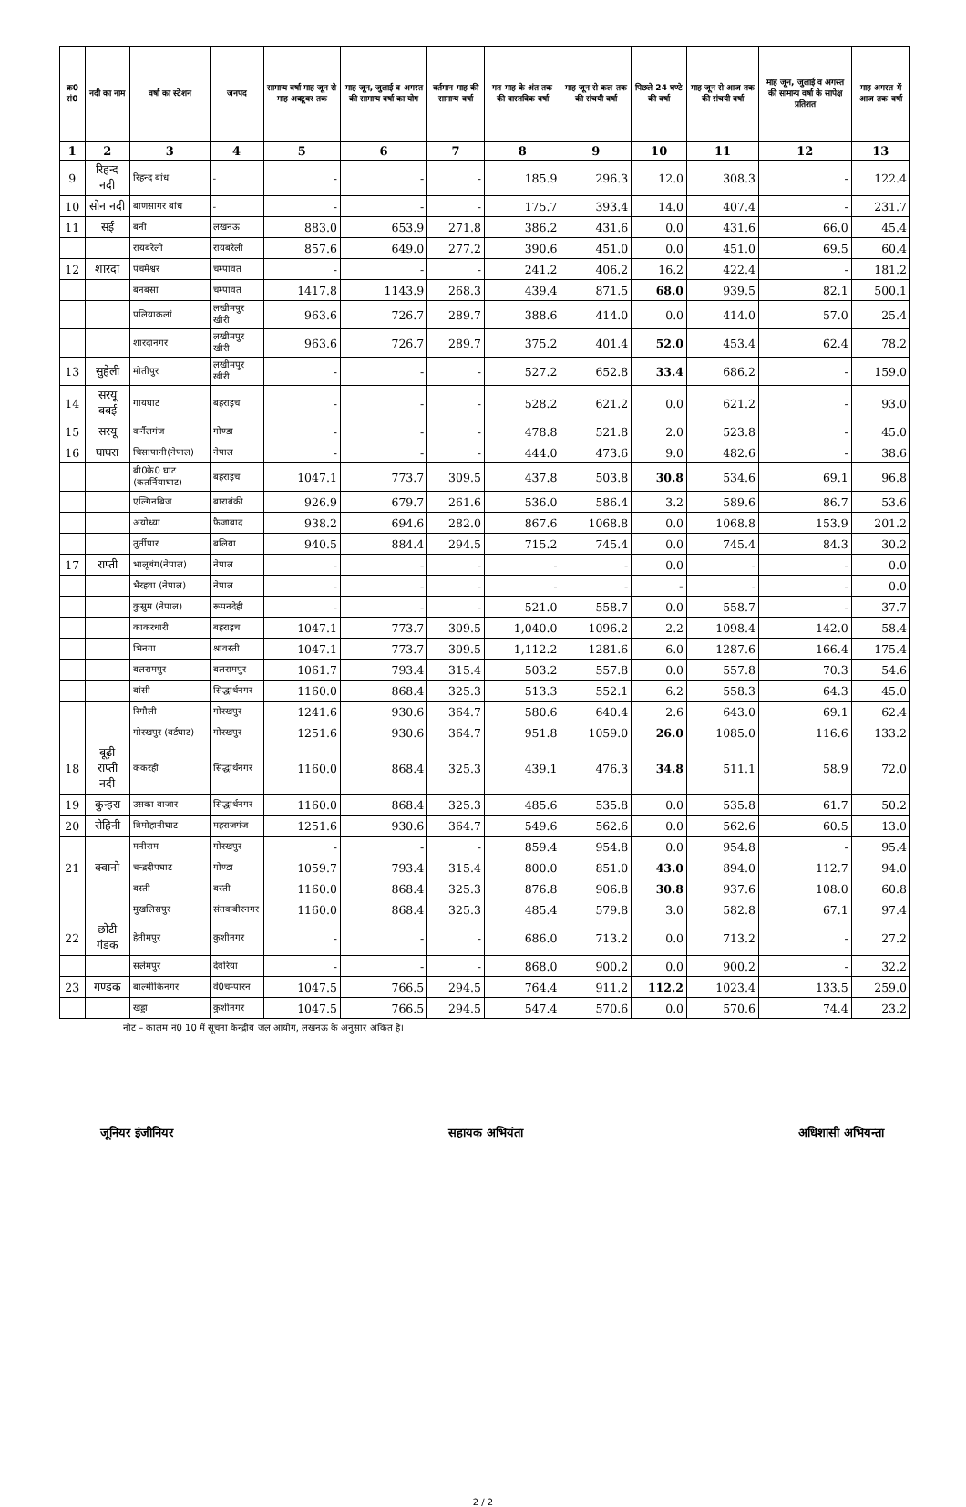| क्र0 सं0 | नदी का नाम | वर्षा का स्टेशन | जनपद | सामान्य वर्षा माह जून से माह अक्टूबर तक | माह जून, जुलाई व अगस्त की सामान्य वर्षा का योग | वर्तमान माह की सामान्य वर्षा | गत माह के अंत तक की वास्तविक वर्षा | माह जून से कल तक की संचयी वर्षा | पिछले 24 घण्टे की वर्षा | माह जून से आज तक की संचयी वर्षा | माह जून, जुलाई व अगस्त की सामान्य वर्षा के सापेक्ष प्रतिशत | माह अगस्त में आज तक वर्षा |
| --- | --- | --- | --- | --- | --- | --- | --- | --- | --- | --- | --- | --- |
| 1 | 2 | 3 | 4 | 5 | 6 | 7 | 8 | 9 | 10 | 11 | 12 | 13 |
| 9 | रिहन्द नदी | रिहन्द बांध | - | - | - | - | 185.9 | 296.3 | 12.0 | 308.3 | - | 122.4 |
| 10 | सोन नदी | बाणसागर बांध | - | - | - | - | 175.7 | 393.4 | 14.0 | 407.4 | - | 231.7 |
| 11 | सई | बनी | लखनऊ | 883.0 | 653.9 | 271.8 | 386.2 | 431.6 | 0.0 | 431.6 | 66.0 | 45.4 |
| | | रायबरेली | रायबरेली | 857.6 | 649.0 | 277.2 | 390.6 | 451.0 | 0.0 | 451.0 | 69.5 | 60.4 |
| 12 | शारदा | पंचमेश्वर | चम्पावत | - | - | - | 241.2 | 406.2 | 16.2 | 422.4 | - | 181.2 |
| | | बनबसा | चम्पावत | 1417.8 | 1143.9 | 268.3 | 439.4 | 871.5 | 68.0 | 939.5 | 82.1 | 500.1 |
| | | पलियाकलां | लखीमपुर खीरी | 963.6 | 726.7 | 289.7 | 388.6 | 414.0 | 0.0 | 414.0 | 57.0 | 25.4 |
| | | शारदानगर | लखीमपुर खीरी | 963.6 | 726.7 | 289.7 | 375.2 | 401.4 | 52.0 | 453.4 | 62.4 | 78.2 |
| 13 | सुहेली | मोतीपुर | लखीमपुर खीरी | - | - | - | 527.2 | 652.8 | 33.4 | 686.2 | - | 159.0 |
| 14 | सरयू बबई | गायघाट | बहराइच | - | - | - | 528.2 | 621.2 | 0.0 | 621.2 | - | 93.0 |
| 15 | सरयू | कर्नैलगंज | गोण्डा | - | - | - | 478.8 | 521.8 | 2.0 | 523.8 | - | 45.0 |
| 16 | घाघरा | चिसापानी(नेपाल) | नेपाल | - | - | - | 444.0 | 473.6 | 9.0 | 482.6 | - | 38.6 |
| | | बी0के0 घाट (कतर्नियाघाट) | बहराइच | 1047.1 | 773.7 | 309.5 | 437.8 | 503.8 | 30.8 | 534.6 | 69.1 | 96.8 |
| | | एल्गिनब्रिज | बाराबंकी | 926.9 | 679.7 | 261.6 | 536.0 | 586.4 | 3.2 | 589.6 | 86.7 | 53.6 |
| | | अयोध्या | फैजाबाद | 938.2 | 694.6 | 282.0 | 867.6 | 1068.8 | 0.0 | 1068.8 | 153.9 | 201.2 |
| | | तुर्तीपार | बलिया | 940.5 | 884.4 | 294.5 | 715.2 | 745.4 | 0.0 | 745.4 | 84.3 | 30.2 |
| 17 | राप्ती | भालूबंग(नेपाल) | नेपाल | - | - | - | - | - | 0.0 | - | - | 0.0 |
| | | भैरहवा (नेपाल) | नेपाल | - | - | - | - | - | - | - | - | 0.0 |
| | | कुसुम (नेपाल) | रूपनदेही | - | - | - | 521.0 | 558.7 | 0.0 | 558.7 | - | 37.7 |
| | | काकरधारी | बहराइच | 1047.1 | 773.7 | 309.5 | 1,040.0 | 1096.2 | 2.2 | 1098.4 | 142.0 | 58.4 |
| | | भिनगा | श्रावस्ती | 1047.1 | 773.7 | 309.5 | 1,112.2 | 1281.6 | 6.0 | 1287.6 | 166.4 | 175.4 |
| | | बलरामपुर | बलरामपुर | 1061.7 | 793.4 | 315.4 | 503.2 | 557.8 | 0.0 | 557.8 | 70.3 | 54.6 |
| | | बांसी | सिद्धार्थनगर | 1160.0 | 868.4 | 325.3 | 513.3 | 552.1 | 6.2 | 558.3 | 64.3 | 45.0 |
| | | रिगौली | गोरखपुर | 1241.6 | 930.6 | 364.7 | 580.6 | 640.4 | 2.6 | 643.0 | 69.1 | 62.4 |
| | | गोरखपुर (बर्डघाट) | गोरखपुर | 1251.6 | 930.6 | 364.7 | 951.8 | 1059.0 | 26.0 | 1085.0 | 116.6 | 133.2 |
| 18 | बूढ़ी राप्ती नदी | ककरही | सिद्धार्थनगर | 1160.0 | 868.4 | 325.3 | 439.1 | 476.3 | 34.8 | 511.1 | 58.9 | 72.0 |
| 19 | कुन्हरा | उसका बाजार | सिद्धार्थनगर | 1160.0 | 868.4 | 325.3 | 485.6 | 535.8 | 0.0 | 535.8 | 61.7 | 50.2 |
| 20 | रोहिनी | त्रिमोहानीघाट | महराजगंज | 1251.6 | 930.6 | 364.7 | 549.6 | 562.6 | 0.0 | 562.6 | 60.5 | 13.0 |
| | | मनीराम | गोरखपुर | - | - | - | 859.4 | 954.8 | 0.0 | 954.8 | - | 95.4 |
| 21 | क्वानो | चन्द्रदीपघाट | गोण्डा | 1059.7 | 793.4 | 315.4 | 800.0 | 851.0 | 43.0 | 894.0 | 112.7 | 94.0 |
| | | बस्ती | बस्ती | 1160.0 | 868.4 | 325.3 | 876.8 | 906.8 | 30.8 | 937.6 | 108.0 | 60.8 |
| | | मुखलिसपुर | संतकबीरनगर | 1160.0 | 868.4 | 325.3 | 485.4 | 579.8 | 3.0 | 582.8 | 67.1 | 97.4 |
| 22 | छोटी गंडक | हेतीमपुर | कुशीनगर | - | - | - | 686.0 | 713.2 | 0.0 | 713.2 | - | 27.2 |
| | | सलेमपुर | देवरिया | - | - | - | 868.0 | 900.2 | 0.0 | 900.2 | - | 32.2 |
| 23 | गण्डक | बाल्मीकिनगर | वे0चम्पारन | 1047.5 | 766.5 | 294.5 | 764.4 | 911.2 | 112.2 | 1023.4 | 133.5 | 259.0 |
| | | खड्डा | कुशीनगर | 1047.5 | 766.5 | 294.5 | 547.4 | 570.6 | 0.0 | 570.6 | 74.4 | 23.2 |
नोट – कालम नं0 10 में सूचना केन्द्रीय जल आयोग, लखनऊ के अनुसार अंकित है।
जूनियर इंजीनियर सहायक अभियंता अधिशासी अभियन्ता
2 / 2